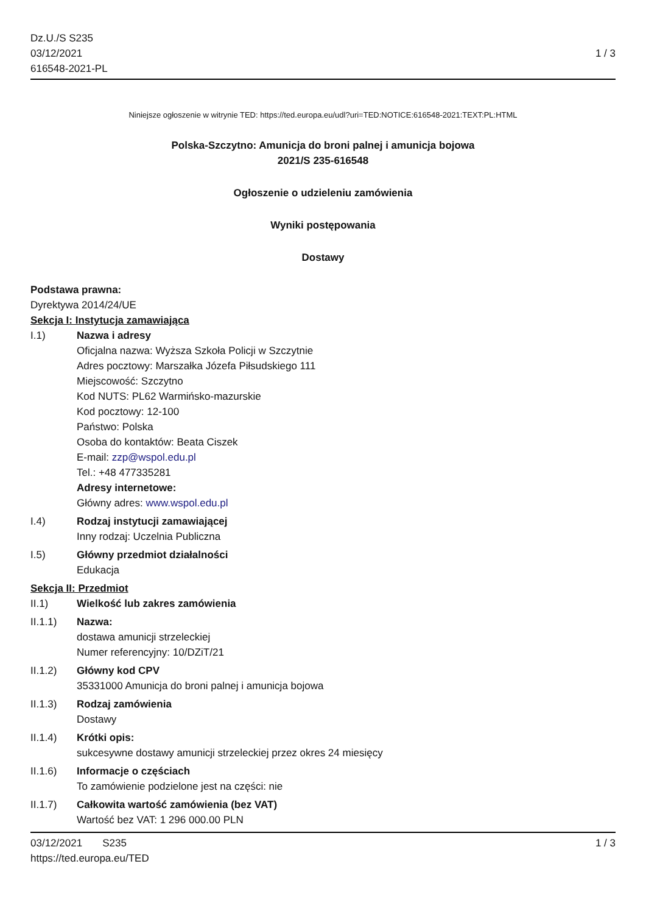Dz.U./S S235
03/12/2021
616548-2021-PL
1 / 3
Niniejsze ogłoszenie w witrynie TED: https://ted.europa.eu/udl?uri=TED:NOTICE:616548-2021:TEXT:PL:HTML
Polska-Szczytno: Amunicja do broni palnej i amunicja bojowa
2021/S 235-616548
Ogłoszenie o udzieleniu zamówienia
Wyniki postępowania
Dostawy
Podstawa prawna:
Dyrektywa 2014/24/UE
Sekcja I: Instytucja zamawiająca
I.1) Nazwa i adresy
Oficjalna nazwa: Wyższa Szkoła Policji w Szczytnie
Adres pocztowy: Marszałka Józefa Piłsudskiego 111
Miejscowość: Szczytno
Kod NUTS: PL62 Warmińsko-mazurskie
Kod pocztowy: 12-100
Państwo: Polska
Osoba do kontaktów: Beata Ciszek
E-mail: zzp@wspol.edu.pl
Tel.: +48 477335281
Adresy internetowe:
Główny adres: www.wspol.edu.pl
I.4) Rodzaj instytucji zamawiającej
Inny rodzaj: Uczelnia Publiczna
I.5) Główny przedmiot działalności
Edukacja
Sekcja II: Przedmiot
II.1) Wielkość lub zakres zamówienia
II.1.1) Nazwa:
dostawa amunicji strzeleckiej
Numer referencyjny: 10/DZiT/21
II.1.2) Główny kod CPV
35331000 Amunicja do broni palnej i amunicja bojowa
II.1.3) Rodzaj zamówienia
Dostawy
II.1.4) Krótki opis:
sukcesywne dostawy amunicji strzeleckiej przez okres 24 miesięcy
II.1.6) Informacje o częściach
To zamówienie podzielone jest na części: nie
II.1.7) Całkowita wartość zamówienia (bez VAT)
Wartość bez VAT: 1 296 000.00 PLN
03/12/2021 S235 1 / 3
https://ted.europa.eu/TED